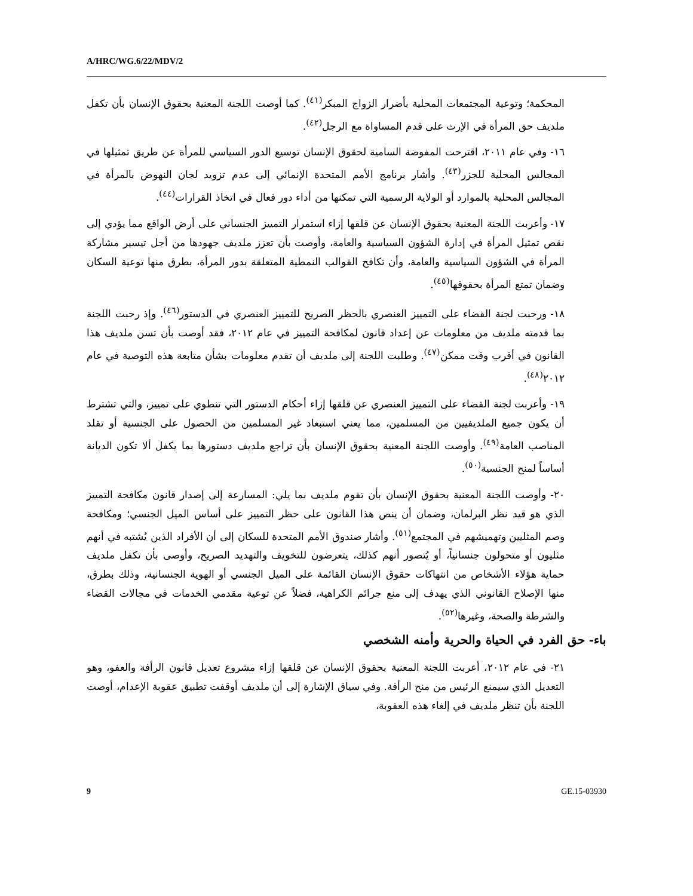A/HRC/WG.6/22/MDV/2
المحكمة؛ وتوعية المجتمعات المحلية بأضرار الزواج المبكر<sup>(٤١)</sup>. كما أوصت اللجنة المعنية بحقوق الإنسان بأن تكفل ملديف حق المرأة في الإرث على قدم المساواة مع الرجل<sup>(٤٢)</sup>.
١٦- وفي عام ٢٠١١، اقترحت المفوضة السامية لحقوق الإنسان توسيع الدور السياسي للمرأة عن طريق تمثيلها في المجالس المحلية للجزر<sup>(٤٣)</sup>. وأشار برنامج الأمم المتحدة الإنمائي إلى عدم تزويد لجان النهوض بالمرأة في المجالس المحلية بالموارد أو الولاية الرسمية التي تمكنها من أداء دور فعال في اتخاذ القرارات<sup>(٤٤)</sup>.
١٧- وأعربت اللجنة المعنية بحقوق الإنسان عن قلقها إزاء استمرار التمييز الجنساني على أرض الواقع مما يؤدي إلى نقص تمثيل المرأة في إدارة الشؤون السياسية والعامة، وأوصت بأن تعزز ملديف جهودها من أجل تيسير مشاركة المرأة في الشؤون السياسية والعامة، وأن تكافح القوالب النمطية المتعلقة بدور المرأة، بطرق منها توعية السكان وضمان تمتع المرأة بحقوقها<sup>(٤٥)</sup>.
١٨- ورحبت لجنة القضاء على التمييز العنصري بالحظر الصريح للتمييز العنصري في الدستور<sup>(٤٦)</sup>. وإذ رحبت اللجنة بما قدمته ملديف من معلومات عن إعداد قانون لمكافحة التمييز في عام ٢٠١٢، فقد أوصت بأن تسن ملديف هذا القانون في أقرب وقت ممكن<sup>(٤٧)</sup>. وطلبت اللجنة إلى ملديف أن تقدم معلومات بشأن متابعة هذه التوصية في عام ٢٠١٢<sup>(٤٨)</sup>.
١٩- وأعربت لجنة القضاء على التمييز العنصري عن قلقها إزاء أحكام الدستور التي تنطوي على تمييز، والتي تشترط أن يكون جميع الملديفيين من المسلمين، مما يعني استبعاد غير المسلمين من الحصول على الجنسية أو تقلد المناصب العامة<sup>(٤٩)</sup>. وأوصت اللجنة المعنية بحقوق الإنسان بأن تراجع ملديف دستورها بما يكفل ألا تكون الديانة أساساً لمنح الجنسية<sup>(٥٠)</sup>.
٢٠- وأوصت اللجنة المعنية بحقوق الإنسان بأن تقوم ملديف بما يلي: المسارعة إلى إصدار قانون مكافحة التمييز الذي هو قيد نظر البرلمان، وضمان أن ينص هذا القانون على حظر التمييز على أساس الميل الجنسي؛ ومكافحة وصم المثليين وتهميشهم في المجتمع<sup>(٥١)</sup>. وأشار صندوق الأمم المتحدة للسكان إلى أن الأفراد الذين يُشتبه في أنهم مثليون أو متحولون جنسانياً، أو يُتصور أنهم كذلك، يتعرضون للتخويف والتهديد الصريح، وأوصى بأن تكفل ملديف حماية هؤلاء الأشخاص من انتهاكات حقوق الإنسان القائمة على الميل الجنسي أو الهوية الجنسانية، وذلك بطرق، منها الإصلاح القانوني الذي يهدف إلى منع جرائم الكراهية، فضلاً عن توعية مقدمي الخدمات في مجالات القضاء والشرطة والصحة، وغيرها<sup>(٥٢)</sup>.
باء- حق الفرد في الحياة والحرية وأمنه الشخصي
٢١- في عام ٢٠١٢، أعربت اللجنة المعنية بحقوق الإنسان عن قلقها إزاء مشروع تعديل قانون الرأفة والعفو، وهو التعديل الذي سيمنع الرئيس من منح الرأفة. وفي سياق الإشارة إلى أن ملديف أوقفت تطبيق عقوبة الإعدام، أوصت اللجنة بأن تنظر ملديف في إلغاء هذه العقوبة،
9 GE.15-03930